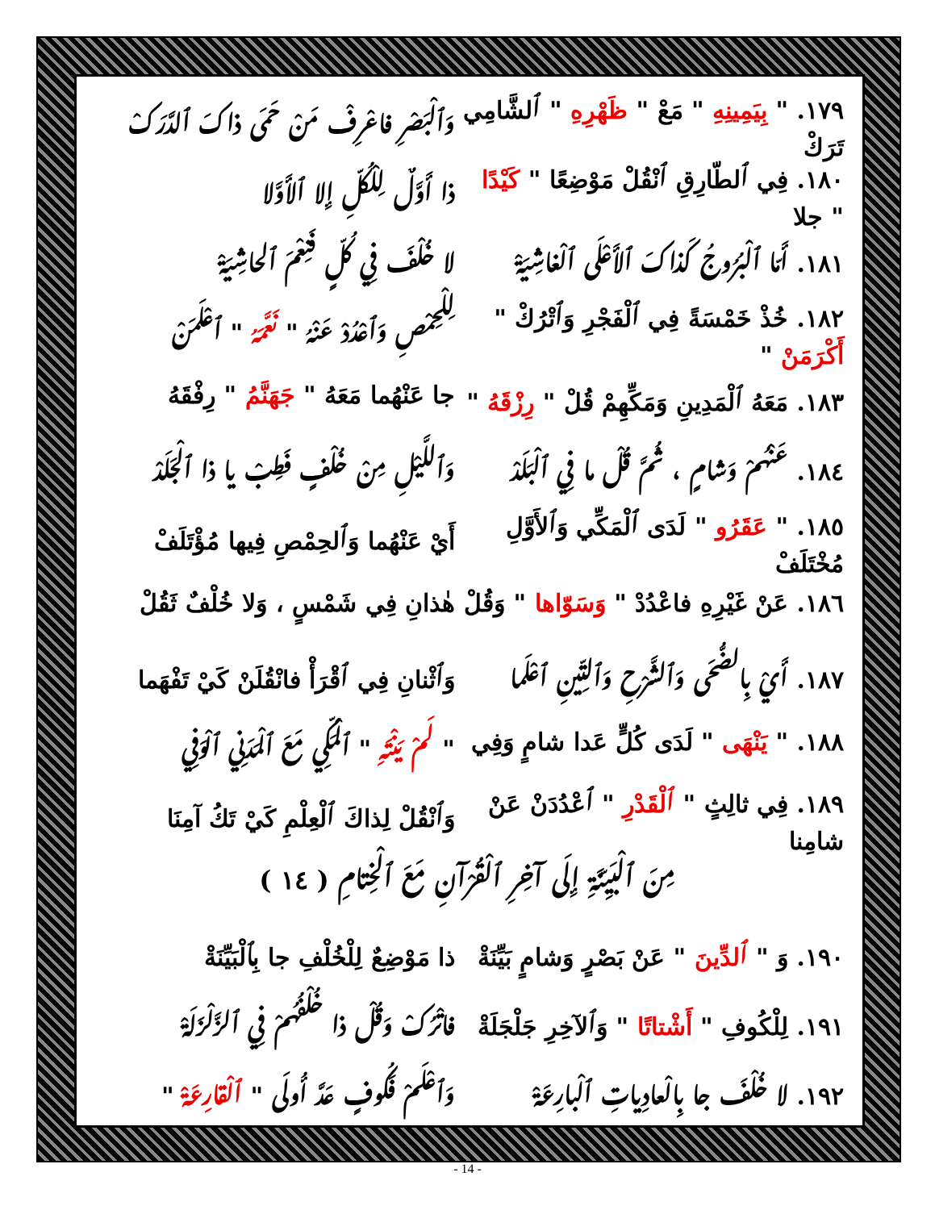١٧٩. " بِيَمِينِهِ " مَعْ " ظَهْرِهِ " ٱلشَّامِي تَرَكْ
وَٱلْبَصْرِ فاعْرِفْ مَنْ حَمَى ذاكَ ٱلدَّرَكْ
١٨٠. فِي ٱلطّارِقِ ٱنْقُلْ مَوْضِعًا " كَيْدًا " جلا
ذا أَوَّلٌ لِلْكُلِّ إِلا ٱلأَوَّلا
١٨١. أَمّا ٱلْبُرُوجُ كَذاكَ ٱلأَعْلَى ٱلْغاشِيَةْ
لا خُلْفَ فِي كُلٍّ فَنِعْمَ ٱلحاشِيَةْ
١٨٢. خُذْ خَمْسَةً فِي ٱلْفَجْرِ وَٱتْرُكْ " أَكْرَمَنْ "
لِلْحِمْصِ وَٱعْدُدْ عَنْهُ " نَعَّمَهُ " ٱعْلَمَنْ
١٨٣. مَعَهُ ٱلْمَدِينِ وَمَكِّهِمْ قُلْ " رِزْقَهُ "
جا عَنْهُما مَعَهُ " جَهَنَّمُ " رِفْقَهُ
١٨٤. عَنْهُمْ وَشامٍ ، ثُمَّ قُلْ ما فِي ٱلْبَلَدْ
وَٱللَّيْلِ مِنْ خُلْفٍ فَطِبْ يا ذا ٱلْجَلَدْ
١٨٥. " عَقَرُو " لَدَى ٱلْمَكِّي وَٱلأَوَّلِ مُخْتَلَفْ
أَيْ عَنْهُما وَٱلحِمْصِ فِيها مُؤْتَلَفْ
١٨٦. عَنْ غَيْرِهِ فاعْدُدْ " وَسَوّاها " وَقُلْ
هٰذانِ فِي شَمْسٍ ، وَلا خُلْفٌ ثَقُلْ
١٨٧. أَيْ بِالضُّحَى وَٱلشَّرْحِ وَٱلتِّينِ ٱعْلَما
وَٱثْنانِ فِي ٱقْرَأْ فانْقُلَنْ كَيْ تَفْهَما
١٨٨. " يَنْهَى " لَدَى كُلٍّ عَدا شامٍ وَفِي
" لَمْ يَنْتَهِ " ٱلْمَكِّي مَعَ ٱلْمَدَنِي ٱلْوَفِي
١٨٩. فِي ثالِثٍ " ٱلْقَدْرِ " ٱعْدُدَنْ عَنْ شامِنا
وَٱنْقُلْ لِذاكَ ٱلْعِلْمِ كَيْ تَكُ آمِنَا
مِنَ ٱلْبَيِّنَةِ إِلَى آخِرِ ٱلْقُرْآنِ مَعَ ٱلْخِتامِ ( ١٤ )
١٩٠. وَ " ٱلدِّينَ " عَنْ بَصْرٍ وَشامٍ بَيِّنَةْ
ذا مَوْضِعٌ لِلْخُلْفِ جا بِٱلْبَيِّنَةْ
١٩١. لِلْكُوفِ " أَشْتاتًا " وَٱلآخِرِ جَلْجَلَةْ
فاتْرُكْ وَقُلْ ذا خُلْفُهُمْ فِي ٱلزَّلْزَلَةْ
١٩٢. لا خُلْفَ جا بِالْعادِياتِ ٱلْبارِعَةْ
وَٱعْلَمْ فَكُوفٍ عَدَّ أُولَى " ٱلْقارِعَةْ "
- 14 -